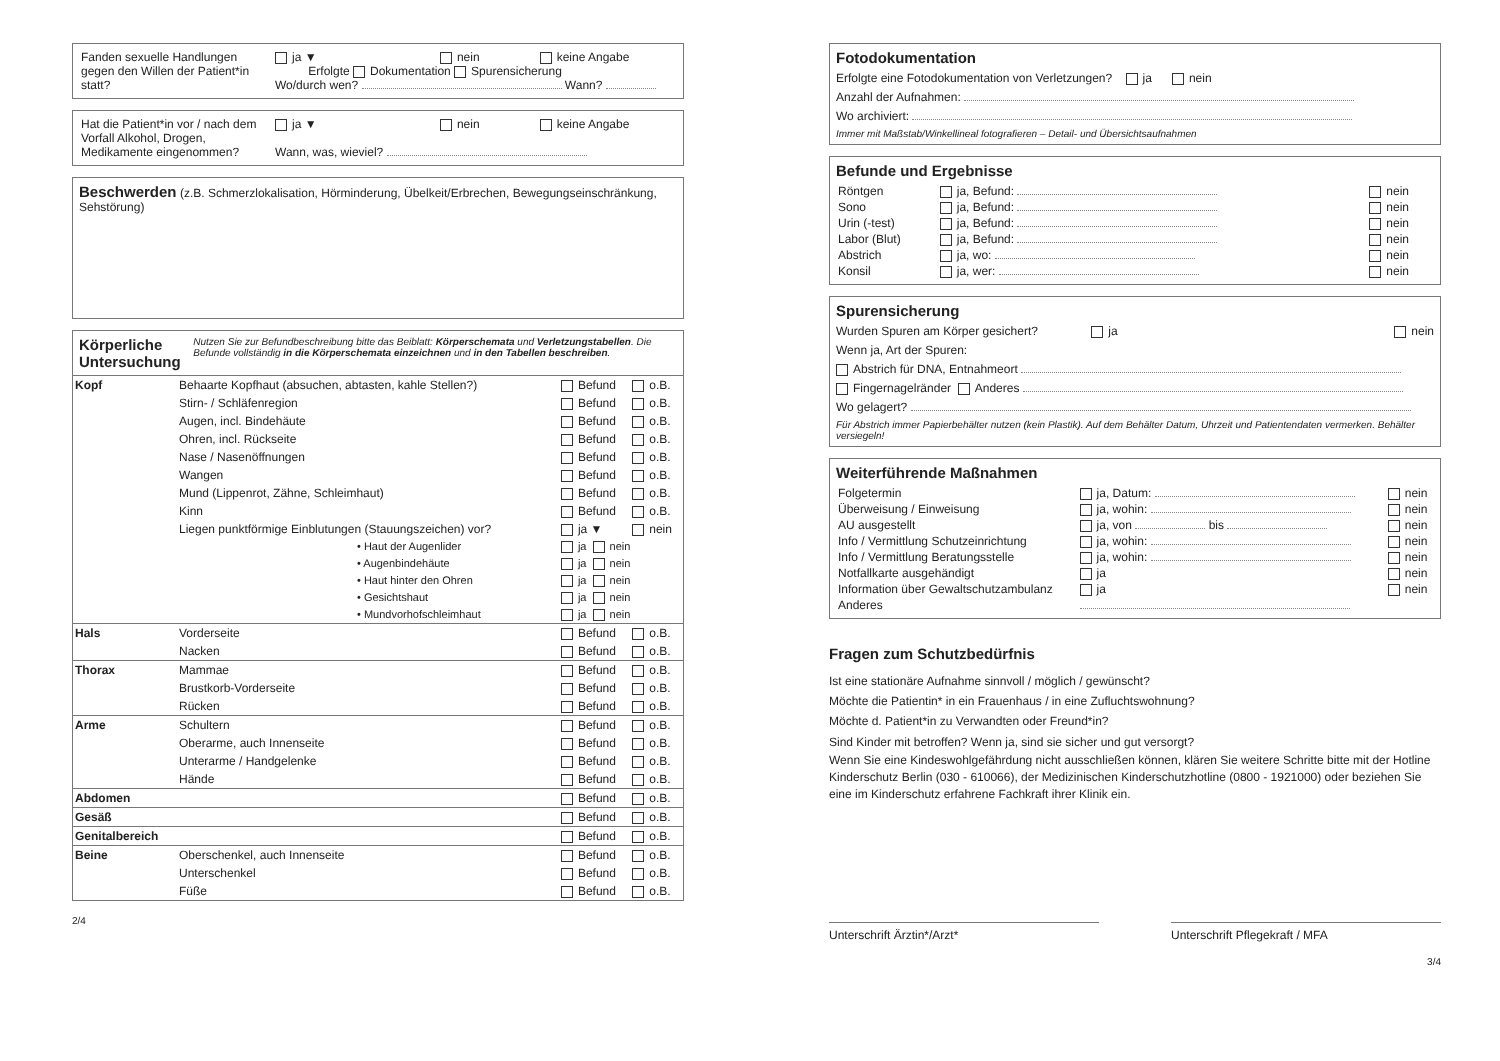| Fanden sexuelle Handlungen gegen den Willen der Patient*in statt? | ja ▼ nein keine Angabe Erfolgte Dokumentation Spurensicherung Wo/durch wen? Wann? |
| Hat die Patient*in vor / nach dem Vorfall Alkohol, Drogen, Medikamente eingenommen? | ja ▼ nein keine Angabe Wann, was, wieviel? |
Beschwerden (z.B. Schmerzlokalisation, Hörminderung, Übelkeit/Erbrechen, Bewegungseinschränkung, Sehstörung)
Körperliche Untersuchung Nutzen Sie zur Befundbeschreibung bitte das Beiblatt: Körperschemata und Verletzungstabellen. Die Befunde vollständig in die Körperschemata einzeichnen und in den Tabellen beschreiben.
| Kopf | Behaarte Kopfhaut (absuchen, abtasten, kahle Stellen?) | Befund | o.B. |
| | Stirn- / Schläfenregion | Befund | o.B. |
| | Augen, incl. Bindehäute | Befund | o.B. |
| | Ohren, incl. Rückseite | Befund | o.B. |
| | Nase / Nasenöffnungen | Befund | o.B. |
| | Wangen | Befund | o.B. |
| | Mund (Lippenrot, Zähne, Schleimhaut) | Befund | o.B. |
| | Kinn | Befund | o.B. |
| | Liegen punktförmige Einblutungen (Stauungszeichen) vor? | ja ▼ | nein |
| | • Haut der Augenlider | ja nein | |
| | • Augenbindehäute | ja nein | |
| | • Haut hinter den Ohren | ja nein | |
| | • Gesichtshaut | ja nein | |
| | • Mundvorhofschleimhaut | ja nein | |
| Hals | Vorderseite | Befund | o.B. |
| | Nacken | Befund | o.B. |
| Thorax | Mammae | Befund | o.B. |
| | Brustkorb-Vorderseite | Befund | o.B. |
| | Rücken | Befund | o.B. |
| Arme | Schultern | Befund | o.B. |
| | Oberarme, auch Innenseite | Befund | o.B. |
| | Unterarme / Handgelenke | Befund | o.B. |
| | Hände | Befund | o.B. |
| Abdomen | | Befund | o.B. |
| Gesäß | | Befund | o.B. |
| Genitalbereich | | Befund | o.B. |
| Beine | Oberschenkel, auch Innenseite | Befund | o.B. |
| | Unterschenkel | Befund | o.B. |
| | Füße | Befund | o.B. |
2/4
Fotodokumentation
Erfolgte eine Fotodokumentation von Verletzungen? ja nein
Anzahl der Aufnahmen:
Wo archiviert:
Immer mit Maßstab/Winkellineal fotografieren – Detail- und Übersichtsaufnahmen
Befunde und Ergebnisse
| Röntgen | ja, Befund: | nein |
| Sono | ja, Befund: | nein |
| Urin (-test) | ja, Befund: | nein |
| Labor (Blut) | ja, Befund: | nein |
| Abstrich | ja, wo: | nein |
| Konsil | ja, wer: | nein |
Spurensicherung
Wurden Spuren am Körper gesichert? ja nein
Wenn ja, Art der Spuren:
Abstrich für DNA, Entnahmeort
Fingernagelränder Anderes
Wo gelagert?
Für Abstrich immer Papierbehälter nutzen (kein Plastik). Auf dem Behälter Datum, Uhrzeit und Patientendaten vermerken. Behälter versiegeln!
Weiterführende Maßnahmen
| Folgetermin | ja, Datum: | nein |
| Überweisung / Einweisung | ja, wohin: | nein |
| AU ausgestellt | ja, von bis | nein |
| Info / Vermittlung Schutzeinrichtung | ja, wohin: | nein |
| Info / Vermittlung Beratungsstelle | ja, wohin: | nein |
| Notfallkarte ausgehändigt | ja | nein |
| Information über Gewaltschutzambulanz | ja | nein |
| Anderes | | |
Fragen zum Schutzbedürfnis
Ist eine stationäre Aufnahme sinnvoll / möglich / gewünscht?
Möchte die Patientin* in ein Frauenhaus / in eine Zufluchtswohnung?
Möchte d. Patient*in zu Verwandten oder Freund*in?
Sind Kinder mit betroffen? Wenn ja, sind sie sicher und gut versorgt?
Wenn Sie eine Kindeswohlgefährdung nicht ausschließen können, klären Sie weitere Schritte bitte mit der Hotline Kinderschutz Berlin (030 - 610066), der Medizinischen Kinderschutzhotline (0800 - 1921000) oder beziehen Sie eine im Kinderschutz erfahrene Fachkraft ihrer Klinik ein.
Unterschrift Ärztin*/Arzt* Unterschrift Pflegekraft / MFA
3/4